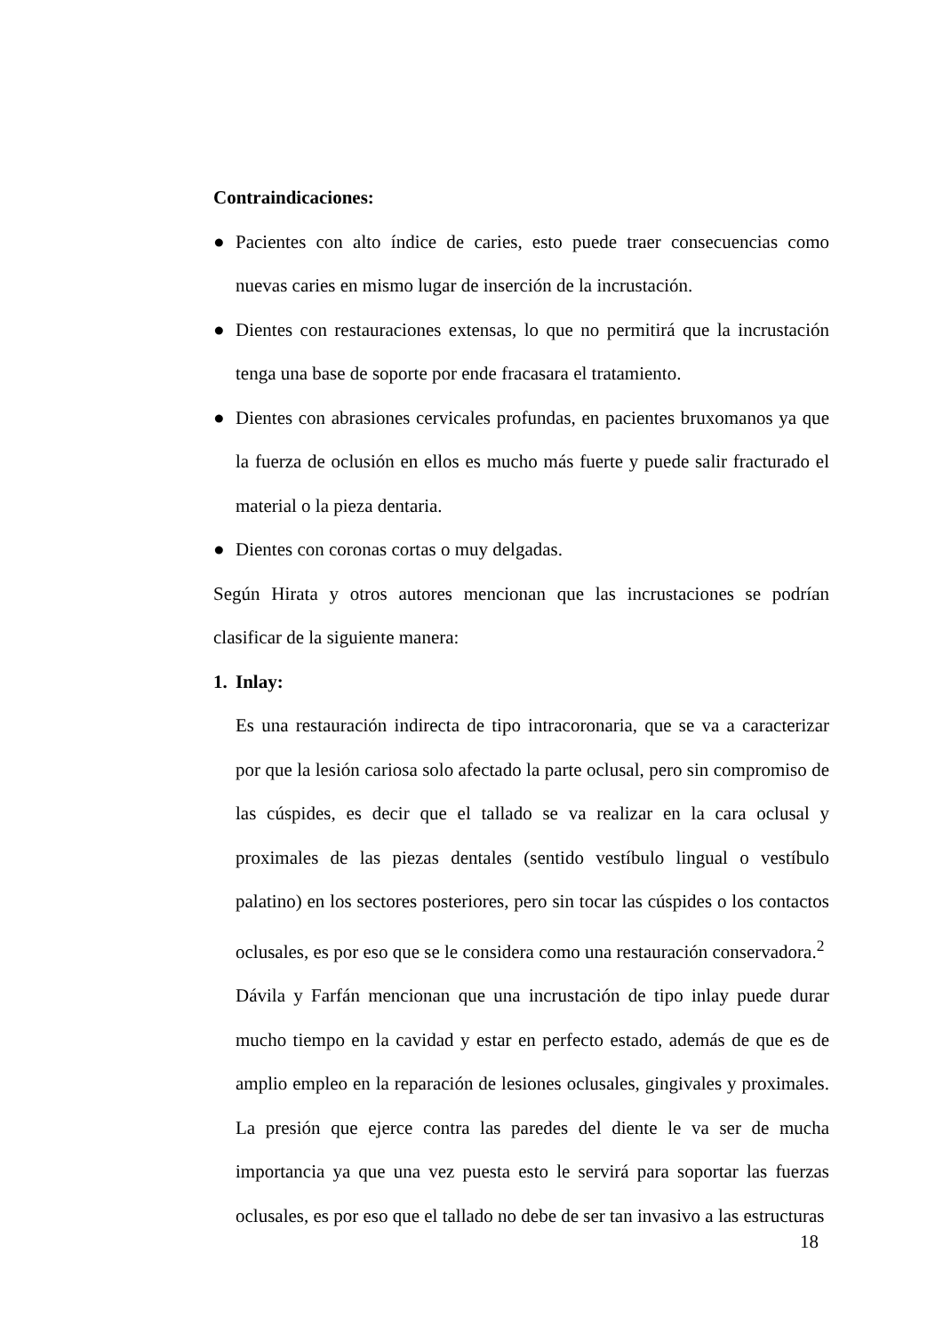Contraindicaciones:
● Pacientes con alto índice de caries, esto puede traer consecuencias como nuevas caries en mismo lugar de inserción de la incrustación.
● Dientes con restauraciones extensas, lo que no permitirá que la incrustación tenga una base de soporte por ende fracasara el tratamiento.
● Dientes con abrasiones cervicales profundas, en pacientes bruxomanos ya que la fuerza de oclusión en ellos es mucho más fuerte y puede salir fracturado el material o la pieza dentaria.
● Dientes con coronas cortas o muy delgadas.
Según Hirata y otros autores mencionan que las incrustaciones se podrían clasificar de la siguiente manera:
1. Inlay:
Es una restauración indirecta de tipo intracoronaria, que se va a caracterizar por que la lesión cariosa solo afectado la parte oclusal, pero sin compromiso de las cúspides, es decir que el tallado se va realizar en la cara oclusal y proximales de las piezas dentales (sentido vestíbulo lingual o vestíbulo palatino) en los sectores posteriores, pero sin tocar las cúspides o los contactos oclusales, es por eso que se le considera como una restauración conservadora.<sup>2</sup>
Dávila y Farfán mencionan que una incrustación de tipo inlay puede durar mucho tiempo en la cavidad y estar en perfecto estado, además de que es de amplio empleo en la reparación de lesiones oclusales, gingivales y proximales. La presión que ejerce contra las paredes del diente le va ser de mucha importancia ya que una vez puesta esto le servirá para soportar las fuerzas oclusales, es por eso que el tallado no debe de ser tan invasivo a las estructuras
18